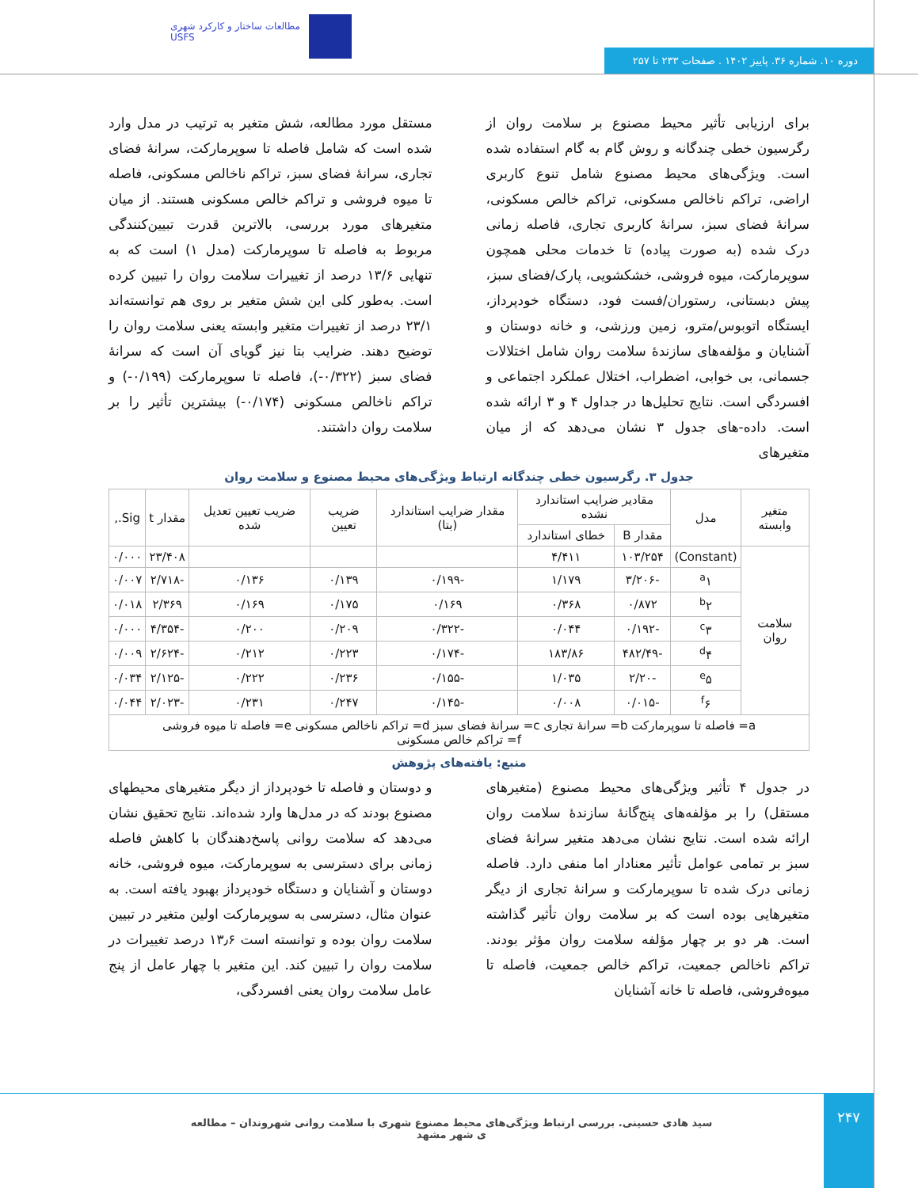مطالعات ساختار و کارکرد شهری
USFS
دوره ۱۰. شماره ۳۶. پاییز ۱۴۰۲ . صفحات ۲۳۳ تا ۲۵۷
برای ارزیابی تأثیر محیط مصنوع بر سلامت روان از رگرسیون خطی چندگانه و روش گام به گام استفاده شده است. ویژگی‌های محیط مصنوع شامل تنوع کاربری اراضی، تراکم ناخالص مسکونی، تراکم خالص مسکونی، سرانهٔ فضای سبز، سرانهٔ کاربری تجاری، فاصله زمانی درک شده (به صورت پیاده) تا خدمات محلی همچون سوپرمارکت، میوه فروشی، خشکشویی، پارک/فضای سبز، پیش دبستانی، رستوران/فست فود، دستگاه خودپرداز، ایستگاه اتوبوس/مترو، زمین ورزشی، و خانه دوستان و آشنایان و مؤلفه‌های سازندهٔ سلامت روان شامل اختلالات جسمانی، بی خوابی، اضطراب، اختلال عملکرد اجتماعی و افسردگی است. نتایج تحلیل‌ها در جداول ۴ و ۳ ارائه شده است. داده-های جدول ۳ نشان می‌دهد که از میان متغیرهای
مستقل مورد مطالعه، شش متغیر به ترتیب در مدل وارد شده است که شامل فاصله تا سوپرمارکت، سرانهٔ فضای تجاری، سرانهٔ فضای سبز، تراکم ناخالص مسکونی، فاصله تا میوه فروشی و تراکم خالص مسکونی هستند. از میان متغیرهای مورد بررسی، بالاترین قدرت تبیین‌کنندگی مربوط به فاصله تا سوپرمارکت (مدل ۱) است که به تنهایی ۱۳/۶ درصد از تغییرات سلامت روان را تبیین کرده است. به‌طور کلی این شش متغیر بر روی هم توانسته‌اند ۲۳/۱ درصد از تغییرات متغیر وابسته یعنی سلامت روان را توضیح دهند. ضرایب بتا نیز گویای آن است که سرانهٔ فضای سبز (۰/۳۲۲-)، فاصله تا سوپرمارکت (۰/۱۹۹-) و تراکم ناخالص مسکونی (۰/۱۷۴-) بیشترین تأثیر را بر سلامت روان داشتند.
جدول ۳. رگرسیون خطی چندگانه ارتباط ویژگی‌های محیط مصنوع و سلامت روان
| متغیر وابسته | مدل | مقادیر ضرایب استاندارد نشده | | مقدار ضرایب استاندارد (بتا) | ضریب تعیین | ضریب تعیین تعدیل شده | مقدار t | Sig., |
| --- | --- | --- | --- | --- | --- | --- | --- | --- |
| | | مقدار B | خطای استاندارد | | | | | |
| سلامت روان | (Constant) | ۱۰۳/۲۵۴ | ۴/۴۱۱ | | | | ۲۳/۴۰۸ | ۰/۰۰۰ |
| | <sup>a</sup> ۱ | -۳/۲۰۶ | ۱/۱۷۹ | -۰/۱۹۹ | ۰/۱۳۹ | ۰/۱۳۶ | -۲/۷۱۸ | ۰/۰۰۷ |
| | <sup>b</sup> ۲ | ۰/۸۷۲ | ۰/۳۶۸ | ۰/۱۶۹ | ۰/۱۷۵ | ۰/۱۶۹ | ۲/۳۶۹ | ۰/۰۱۸ |
| | <sup>c</sup> ۳ | -۰/۱۹۲ | ۰/۰۴۴ | -۰/۳۲۲ | ۰/۲۰۹ | ۰/۲۰۰ | -۴/۳۵۴ | ۰/۰۰۰ |
| | <sup>d</sup> ۴ | -۴۸۲/۴۹ | ۱۸۳/۸۶ | -۰/۱۷۴ | ۰/۲۲۳ | ۰/۲۱۲ | -۲/۶۲۴ | ۰/۰۰۹ |
| | <sup>e</sup> ۵ | -۲/۲۰ | ۱/۰۳۵ | -۰/۱۵۵ | ۰/۲۳۶ | ۰/۲۲۲ | -۲/۱۲۵ | ۰/۰۳۴ |
| | <sup>f</sup> ۶ | -۰/۰۱۵ | ۰/۰۰۸ | -۰/۱۴۵ | ۰/۲۴۷ | ۰/۲۳۱ | -۲/۰۲۳ | ۰/۰۴۴ |
| a= فاصله تا سوپرمارکت b= سرانهٔ تجاری c= سرانهٔ فضای سبز d= تراکم ناخالص مسکونی e= فاصله تا میوه فروشی f= تراکم خالص مسکونی | | | | | | | | |
منبع: یافته‌های پژوهش
در جدول ۴ تأثیر ویژگی‌های محیط مصنوع (متغیرهای مستقل) را بر مؤلفه‌های پنج‌گانهٔ سازندهٔ سلامت روان ارائه شده است. نتایج نشان می‌دهد متغیر سرانهٔ فضای سبز بر تمامی عوامل تأثیر معنادار اما منفی دارد. فاصله زمانی درک شده تا سوپرمارکت و سرانهٔ تجاری از دیگر متغیرهایی بوده است که بر سلامت روان تأثیر گذاشته است. هر دو بر چهار مؤلفه سلامت روان مؤثر بودند. تراکم ناخالص جمعیت، تراکم خالص جمعیت، فاصله تا میوه‌فروشی، فاصله تا خانه آشنایان
و دوستان و فاصله تا خودپرداز از دیگر متغیرهای محیطهای مصنوع بودند که در مدل‌ها وارد شده‌اند. نتایج تحقیق نشان می‌دهد که سلامت روانی پاسخ‌دهندگان با کاهش فاصله زمانی برای دسترسی به سوپرمارکت، میوه فروشی، خانه دوستان و آشنایان و دستگاه خودپرداز بهبود یافته است. به عنوان مثال، دسترسی به سوپرمارکت اولین متغیر در تبیین سلامت روان بوده و توانسته است ۱۳٫۶ درصد تغییرات در سلامت روان را تبیین کند. این متغیر با چهار عامل از پنج عامل سلامت روان یعنی افسردگی،
۲۴۷
سید هادی حسینی. بررسی ارتباط ویژگی‌های محیط مصنوع شهری با سلامت روانی شهروندان – مطالعه ی شهر مشهد